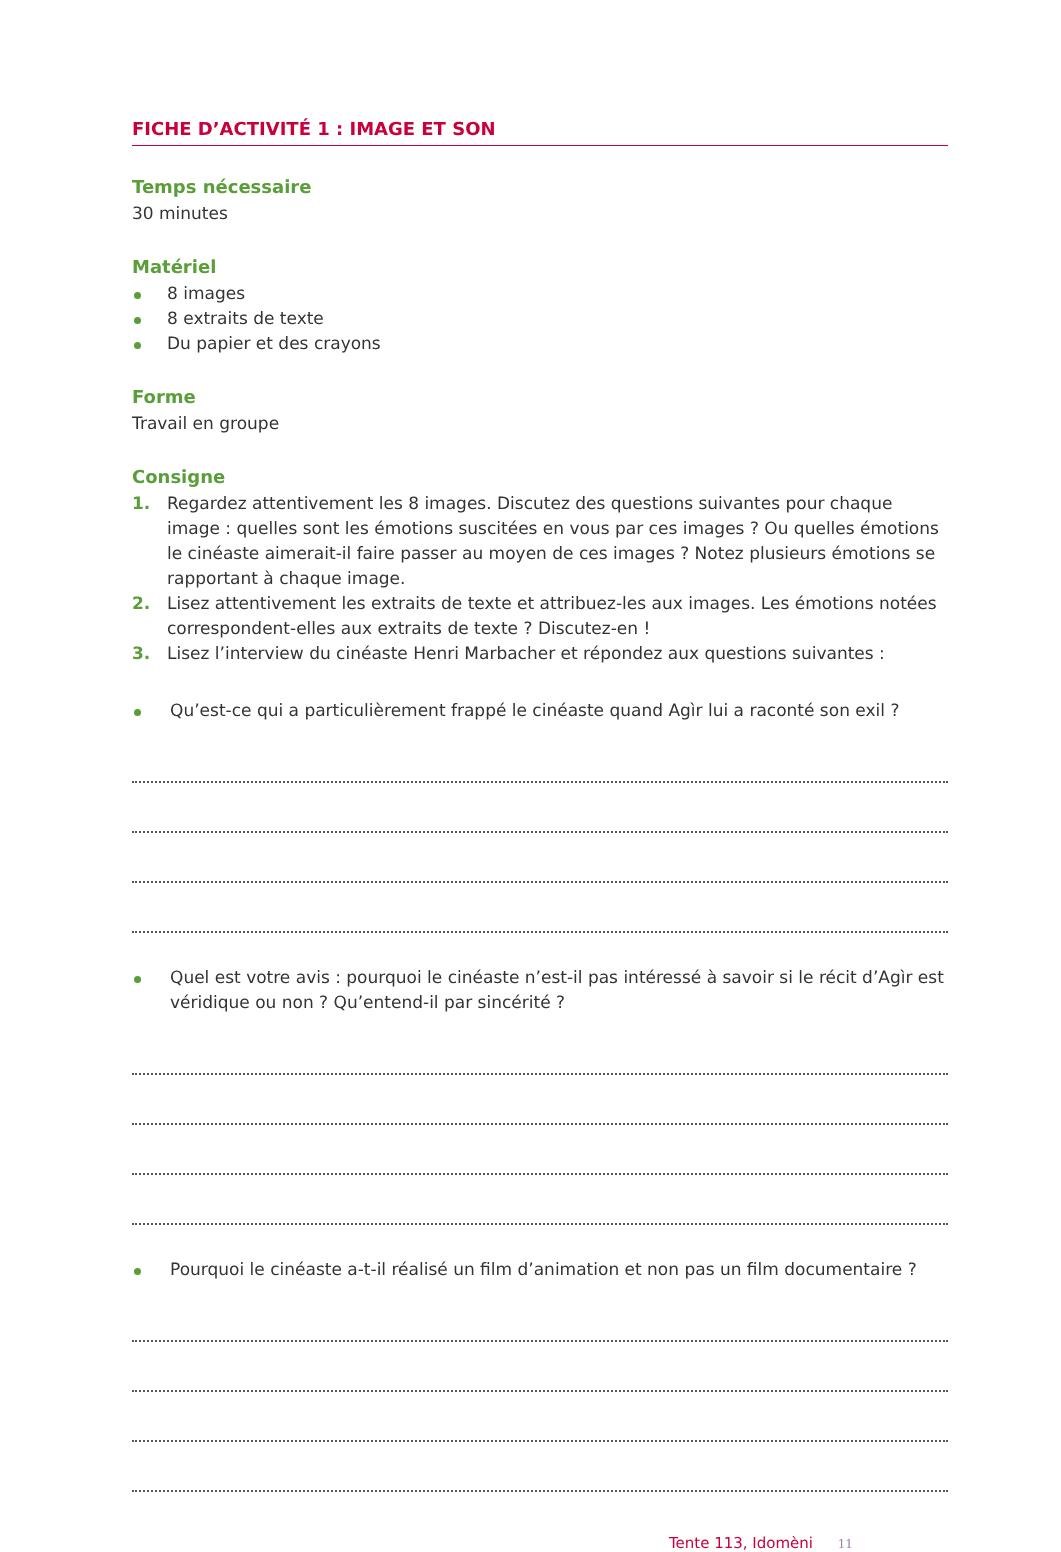FICHE D’ACTIVITÉ 1 : IMAGE ET SON
Temps nécessaire
30 minutes
Matériel
8 images
8 extraits de texte
Du papier et des crayons
Forme
Travail en groupe
Consigne
1. Regardez attentivement les 8 images. Discutez des questions suivantes pour chaque image : quelles sont les émotions suscitées en vous par ces images ? Ou quelles émotions le cinéaste aimerait-il faire passer au moyen de ces images ? Notez plusieurs émotions se rapportant à chaque image.
2. Lisez attentivement les extraits de texte et attribuez-les aux images. Les émotions notées correspondent-elles aux extraits de texte ? Discutez-en !
3. Lisez l’interview du cinéaste Henri Marbacher et répondez aux questions suivantes :
Qu’est-ce qui a particulièrement frappé le cinéaste quand Agìr lui a raconté son exil ?
Quel est votre avis : pourquoi le cinéaste n’est-il pas intéressé à savoir si le récit d’Agìr est véridique ou non ? Qu’entend-il par sincérité ?
Pourquoi le cinéaste a-t-il réalisé un film d’animation et non pas un film documentaire ?
Tente 113, Idomèni 11